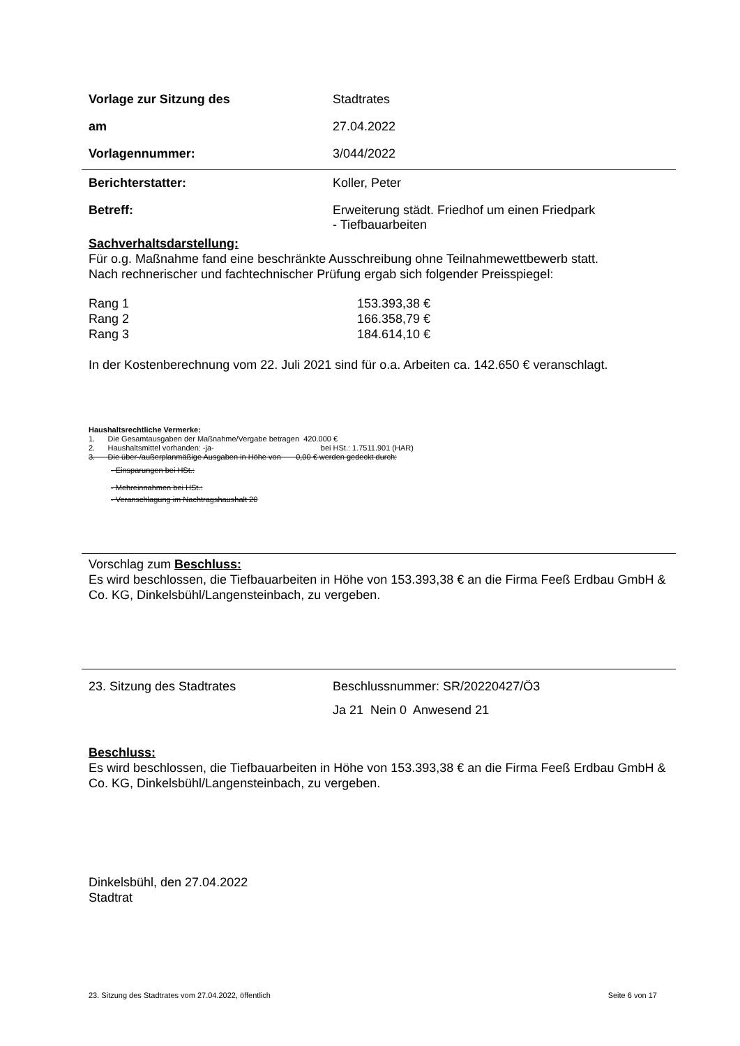Vorlage zur Sitzung des Stadtrates
am 27.04.2022
Vorlagennummer: 3/044/2022
Berichterstatter: Koller, Peter
Betreff: Erweiterung städt. Friedhof um einen Friedpark
- Tiefbauarbeiten
Sachverhaltsdarstellung:
Für o.g. Maßnahme fand eine beschränkte Ausschreibung ohne Teilnahmewettbewerb statt.
Nach rechnerischer und fachtechnischer Prüfung ergab sich folgender Preisspiegel:
| Rang 1 | 153.393,38 € |
| Rang 2 | 166.358,79 € |
| Rang 3 | 184.614,10 € |
In der Kostenberechnung vom 22. Juli 2021 sind für o.a. Arbeiten ca. 142.650 € veranschlagt.
Haushaltsrechtliche Vermerke:
1. Die Gesamtausgaben der Maßnahme/Vergabe betragen 420.000 €
2. Haushaltsmittel vorhanden: -ja- bei HSt.: 1.7511.901 (HAR)
3. Die über-/außerplanmäßige Ausgaben in Höhe von 0,00 € werden gedeckt durch:
- Einsparungen bei HSt.:
- Mehreinnahmen bei HSt.:
- Veranschlagung im Nachtragshaushalt 20
Vorschlag zum Beschluss:
Es wird beschlossen, die Tiefbauarbeiten in Höhe von 153.393,38 € an die Firma Feeß Erdbau GmbH & Co. KG, Dinkelsbühl/Langensteinbach, zu vergeben.
23. Sitzung des Stadtrates Beschlussnummer: SR/20220427/Ö3
Ja 21 Nein 0 Anwesend 21
Beschluss:
Es wird beschlossen, die Tiefbauarbeiten in Höhe von 153.393,38 € an die Firma Feeß Erdbau GmbH & Co. KG, Dinkelsbühl/Langensteinbach, zu vergeben.
Dinkelsbühl, den 27.04.2022
Stadtrat
23. Sitzung des Stadtrates vom 27.04.2022, öffentlich Seite 6 von 17